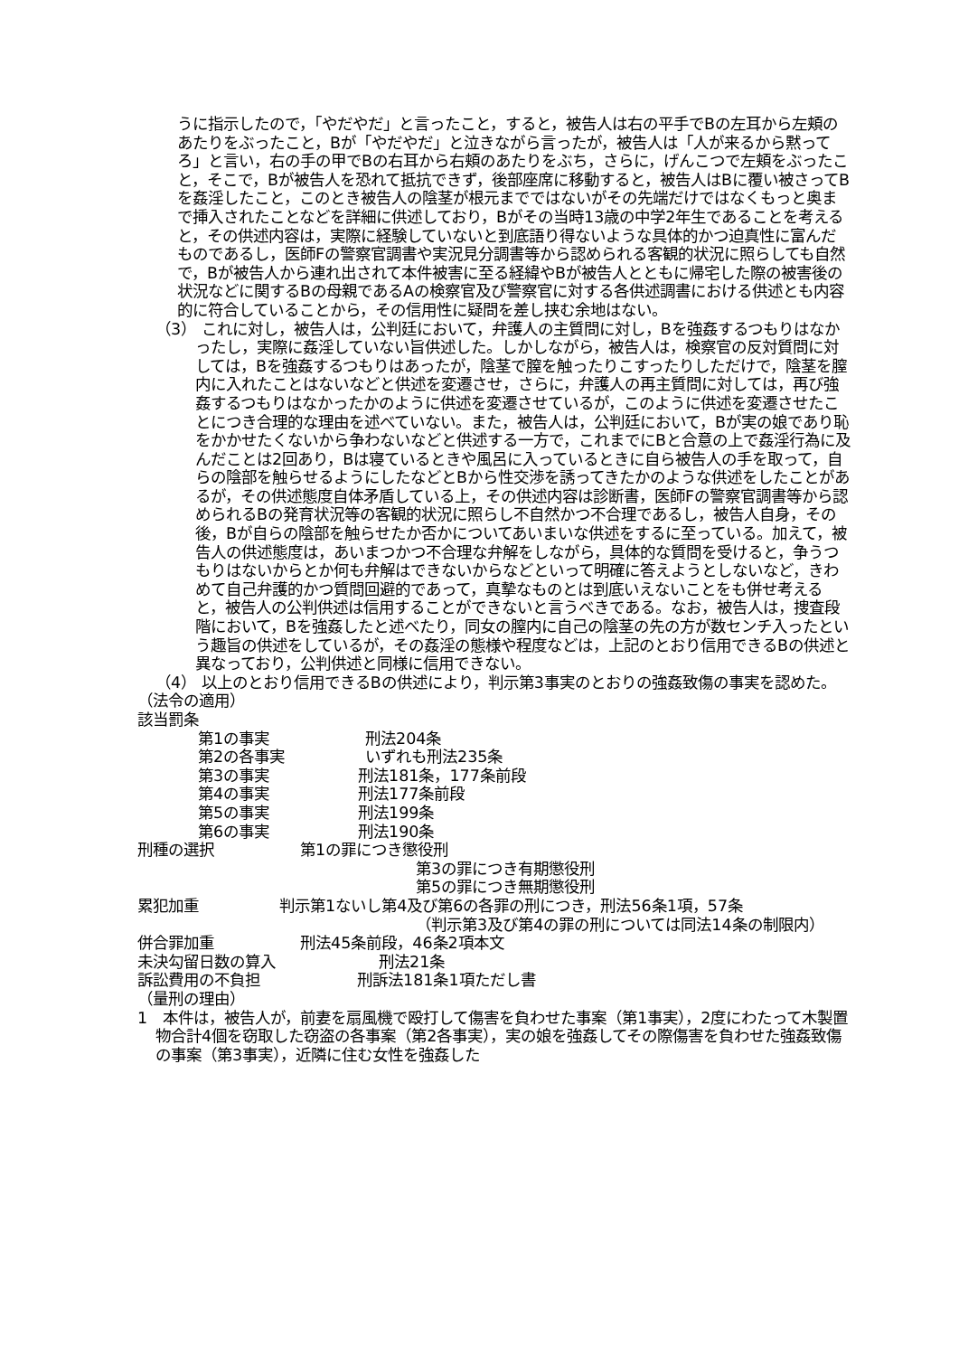うに指示したので，「やだやだ」と言ったこと，すると，被告人は右の平手でBの左耳から左頬のあたりをぶったこと，Bが「やだやだ」と泣きながら言ったが，被告人は「人が来るから黙ってろ」と言い，右の手の甲でBの右耳から右頬のあたりをぶち，さらに，げんこつで左頬をぶったこと，そこで，Bが被告人を恐れて抵抗できず，後部座席に移動すると，被告人はBに覆い被さってBを姦淫したこと，このとき被告人の陰茎が根元までではないがその先端だけではなくもっと奥まで挿入されたことなどを詳細に供述しており，Bがその当時13歳の中学2年生であることを考えると，その供述内容は，実際に経験していないと到底語り得ないような具体的かつ迫真性に富んだものであるし，医師Fの警察官調書や実況見分調書等から認められる客観的状況に照らしても自然で，Bが被告人から連れ出されて本件被害に至る経緯やBが被告人とともに帰宅した際の被害後の状況などに関するBの母親であるAの検察官及び警察官に対する各供述調書における供述とも内容的に符合していることから，その信用性に疑問を差し挟む余地はない。
（3） これに対し，被告人は，公判廷において，弁護人の主質問に対し，Bを強姦するつもりはなかったし，実際に姦淫していない旨供述した。しかしながら，被告人は，検察官の反対質問に対しては，Bを強姦するつもりはあったが，陰茎で膣を触ったりこすったりしただけで，陰茎を膣内に入れたことはないなどと供述を変遷させ，さらに，弁護人の再主質問に対しては，再び強姦するつもりはなかったかのように供述を変遷させているが，このように供述を変遷させたことにつき合理的な理由を述べていない。また，被告人は，公判廷において，Bが実の娘であり恥をかかせたくないから争わないなどと供述する一方で，これまでにBと合意の上で姦淫行為に及んだことは2回あり，Bは寝ているときや風呂に入っているときに自ら被告人の手を取って，自らの陰部を触らせるようにしたなどとBから性交渉を誘ってきたかのような供述をしたことがあるが，その供述態度自体矛盾している上，その供述内容は診断書，医師Fの警察官調書等から認められるBの発育状況等の客観的状況に照らし不自然かつ不合理であるし，被告人自身，その後，Bが自らの陰部を触らせたか否かについてあいまいな供述をするに至っている。加えて，被告人の供述態度は，あいまつかつ不合理な弁解をしながら，具体的な質問を受けると，争うつもりはないからとか何も弁解はできないからなどといって明確に答えようとしないなど，きわめて自己弁護的かつ質問回避的であって，真摯なものとは到底いえないことをも併せ考えると，被告人の公判供述は信用することができないと言うべきである。なお，被告人は，捜査段階において，Bを強姦したと述べたり，同女の膣内に自己の陰茎の先の方が数センチ入ったという趣旨の供述をしているが，その姦淫の態様や程度などは，上記のとおり信用できるBの供述と異なっており，公判供述と同様に信用できない。
（4） 以上のとおり信用できるBの供述により，判示第3事実のとおりの強姦致傷の事実を認めた。
（法令の適用）
該当罰条
第1の事実 刑法204条
第2の各事実 いずれも刑法235条
第3の事実 刑法181条，177条前段
第4の事実 刑法177条前段
第5の事実 刑法199条
第6の事実 刑法190条
刑種の選択 第1の罪につき懲役刑
第3の罪につき有期懲役刑
第5の罪につき無期懲役刑
累犯加重 判示第1ないし第4及び第6の各罪の刑につき，刑法56条1項，57条
（判示第3及び第4の罪の刑については同法14条の制限内）
併合罪加重 刑法45条前段，46条2項本文
未決勾留日数の算入 刑法21条
訴訟費用の不負担 刑訴法181条1項ただし書
（量刑の理由）
1　本件は，被告人が，前妻を扇風機で殴打して傷害を負わせた事案（第1事実），2度にわたって木製置物合計4個を窃取した窃盗の各事案（第2各事実），実の娘を強姦してその際傷害を負わせた強姦致傷の事案（第3事実），近隣に住む女性を強姦した